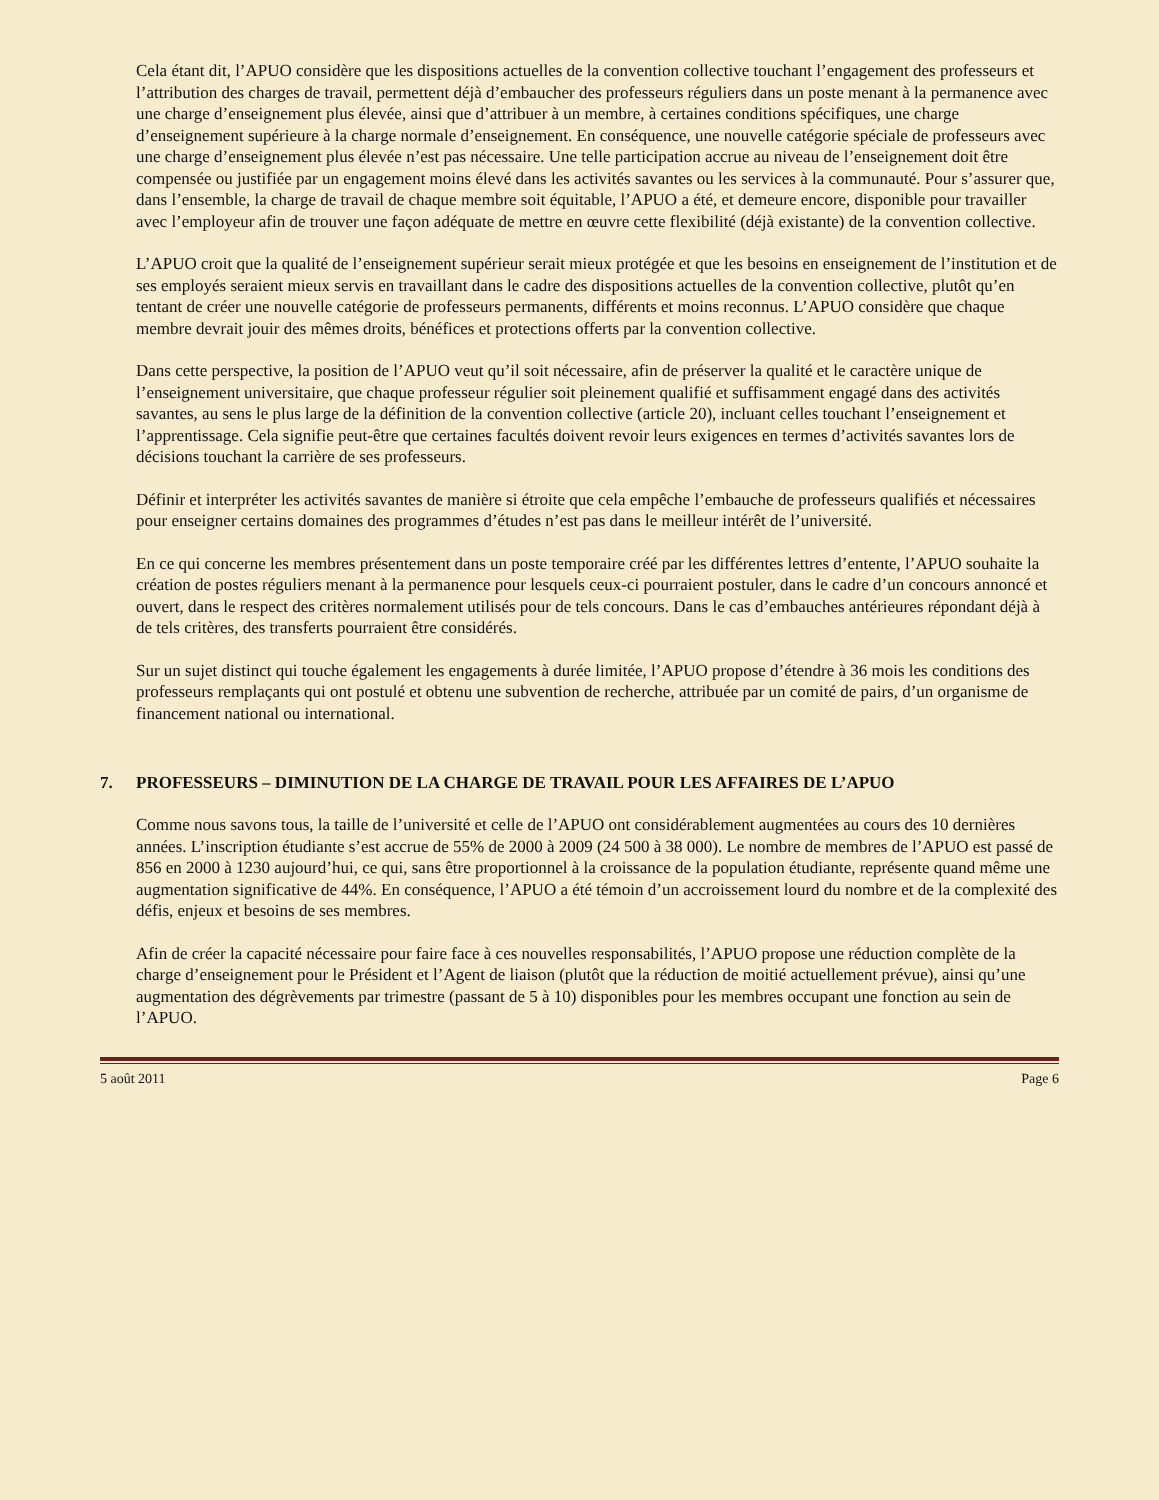Cela étant dit, l’APUO considère que les dispositions actuelles de la convention collective touchant l’engagement des professeurs et l’attribution des charges de travail, permettent déjà d’embaucher des professeurs réguliers dans un poste menant à la permanence avec une charge d’enseignement plus élevée, ainsi que d’attribuer à un membre, à certaines conditions spécifiques, une charge d’enseignement supérieure à la charge normale d’enseignement. En conséquence, une nouvelle catégorie spéciale de professeurs avec une charge d’enseignement plus élevée n’est pas nécessaire. Une telle participation accrue au niveau de l’enseignement doit être compensée ou justifiée par un engagement moins élevé dans les activités savantes ou les services à la communauté. Pour s’assurer que, dans l’ensemble, la charge de travail de chaque membre soit équitable, l’APUO a été, et demeure encore, disponible pour travailler avec l’employeur afin de trouver une façon adéquate de mettre en œuvre cette flexibilité (déjà existante) de la convention collective.
L’APUO croit que la qualité de l’enseignement supérieur serait mieux protégée et que les besoins en enseignement de l’institution et de ses employés seraient mieux servis en travaillant dans le cadre des dispositions actuelles de la convention collective, plutôt qu’en tentant de créer une nouvelle catégorie de professeurs permanents, différents et moins reconnus. L’APUO considère que chaque membre devrait jouir des mêmes droits, bénéfices et protections offerts par la convention collective.
Dans cette perspective, la position de l’APUO veut qu’il soit nécessaire, afin de préserver la qualité et le caractère unique de l’enseignement universitaire, que chaque professeur régulier soit pleinement qualifié et suffisamment engagé dans des activités savantes, au sens le plus large de la définition de la convention collective (article 20), incluant celles touchant l’enseignement et l’apprentissage. Cela signifie peut-être que certaines facultés doivent revoir leurs exigences en termes d’activités savantes lors de décisions touchant la carrière de ses professeurs.
Définir et interpréter les activités savantes de manière si étroite que cela empêche l’embauche de professeurs qualifiés et nécessaires pour enseigner certains domaines des programmes d’études n’est pas dans le meilleur intérêt de l’université.
En ce qui concerne les membres présentement dans un poste temporaire créé par les différentes lettres d’entente, l’APUO souhaite la création de postes réguliers menant à la permanence pour lesquels ceux-ci pourraient postuler, dans le cadre d’un concours annoncé et ouvert, dans le respect des critères normalement utilisés pour de tels concours. Dans le cas d’embauches antérieures répondant déjà à de tels critères, des transferts pourraient être considérés.
Sur un sujet distinct qui touche également les engagements à durée limitée, l’APUO propose d’étendre à 36 mois les conditions des professeurs remplaçants qui ont postulé et obtenu une subvention de recherche, attribuée par un comité de pairs, d’un organisme de financement national ou international.
7. PROFESSEURS – DIMINUTION DE LA CHARGE DE TRAVAIL POUR LES AFFAIRES DE L’APUO
Comme nous savons tous, la taille de l’université et celle de l’APUO ont considérablement augmentées au cours des 10 dernières années. L’inscription étudiante s’est accrue de 55% de 2000 à 2009 (24 500 à 38 000). Le nombre de membres de l’APUO est passé de 856 en 2000 à 1230 aujourd’hui, ce qui, sans être proportionnel à la croissance de la population étudiante, représente quand même une augmentation significative de 44%. En conséquence, l’APUO a été témoin d’un accroissement lourd du nombre et de la complexité des défis, enjeux et besoins de ses membres.
Afin de créer la capacité nécessaire pour faire face à ces nouvelles responsabilités, l’APUO propose une réduction complète de la charge d’enseignement pour le Président et l’Agent de liaison (plutôt que la réduction de moitié actuellement prévue), ainsi qu’une augmentation des dégrèvements par trimestre (passant de 5 à 10) disponibles pour les membres occupant une fonction au sein de l’APUO.
5 août 2011 Page 6